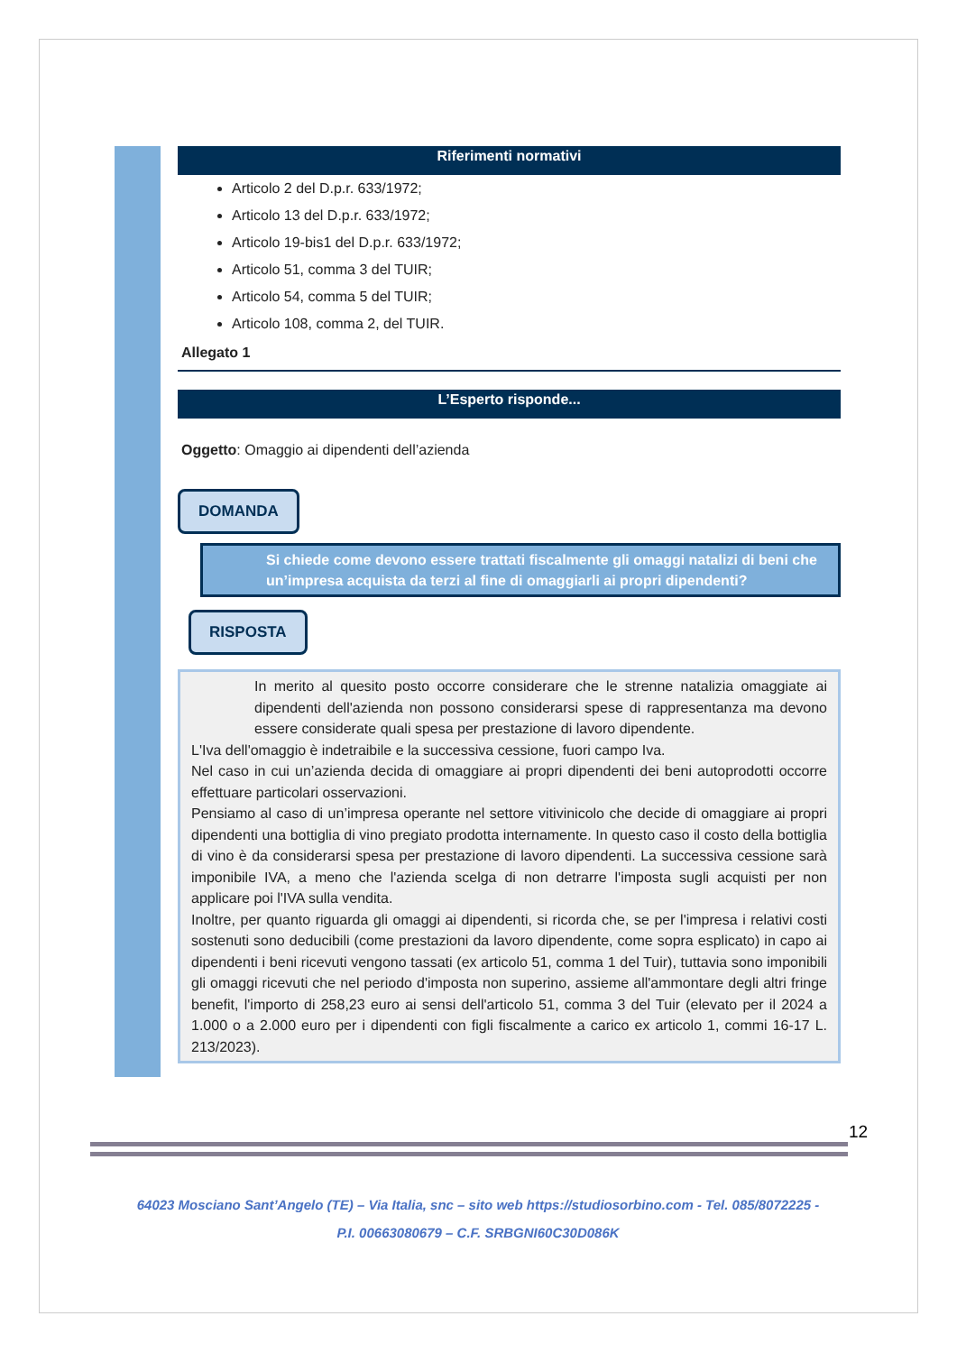Riferimenti normativi
Articolo 2 del D.p.r. 633/1972;
Articolo 13 del D.p.r. 633/1972;
Articolo 19-bis1 del D.p.r. 633/1972;
Articolo 51, comma 3 del TUIR;
Articolo 54, comma 5 del TUIR;
Articolo 108, comma 2, del TUIR.
Allegato 1
L’Esperto risponde...
Oggetto: Omaggio ai dipendenti dell’azienda
DOMANDA
Si chiede come devono essere trattati fiscalmente gli omaggi natalizi di beni che un’impresa acquista da terzi al fine di omaggiarli ai propri dipendenti?
RISPOSTA
In merito al quesito posto occorre considerare che le strenne natalizia omaggiate ai dipendenti dell'azienda non possono considerarsi spese di rappresentanza ma devono essere considerate quali spesa per prestazione di lavoro dipendente.
L'Iva dell'omaggio è indetraibile e la successiva cessione, fuori campo Iva.
Nel caso in cui un’azienda decida di omaggiare ai propri dipendenti dei beni autoprodotti occorre effettuare particolari osservazioni.
Pensiamo al caso di un’impresa operante nel settore vitivinicolo che decide di omaggiare ai propri dipendenti una bottiglia di vino pregiato prodotta internamente. In questo caso il costo della bottiglia di vino è da considerarsi spesa per prestazione di lavoro dipendenti. La successiva cessione sarà imponibile IVA, a meno che l'azienda scelga di non detrarre l'imposta sugli acquisti per non applicare poi l'IVA sulla vendita.
Inoltre, per quanto riguarda gli omaggi ai dipendenti, si ricorda che, se per l'impresa i relativi costi sostenuti sono deducibili (come prestazioni da lavoro dipendente, come sopra esplicato) in capo ai dipendenti i beni ricevuti vengono tassati (ex articolo 51, comma 1 del Tuir), tuttavia sono imponibili gli omaggi ricevuti che nel periodo d'imposta non superino, assieme all'ammontare degli altri fringe benefit, l'importo di 258,23 euro ai sensi dell'articolo 51, comma 3 del Tuir (elevato per il 2024 a 1.000 o a 2.000 euro per i dipendenti con figli fiscalmente a carico ex articolo 1, commi 16-17 L. 213/2023).
12
64023 Mosciano Sant’Angelo (TE) – Via Italia, snc – sito web https://studiosorbino.com - Tel. 085/8072225 -
P.I. 00663080679 – C.F. SRBGNI60C30D086K